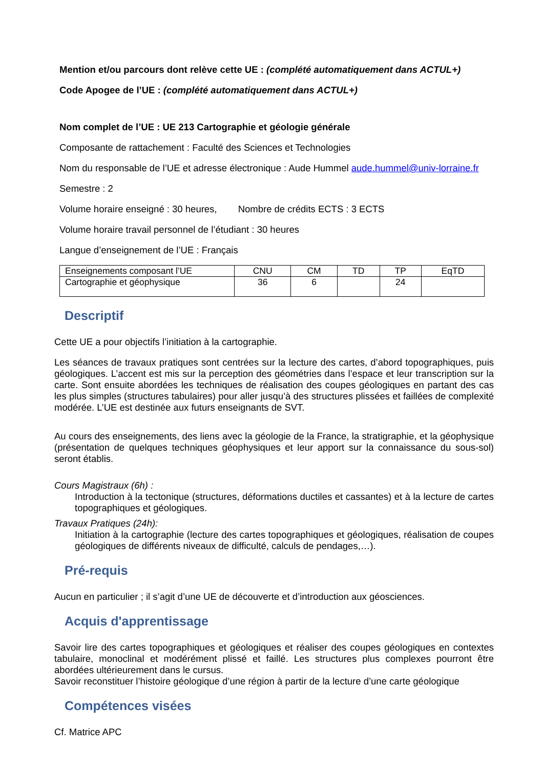Mention et/ou parcours dont relève cette UE : (complété automatiquement dans ACTUL+)
Code Apogee de l’UE : (complété automatiquement dans ACTUL+)
Nom complet de l’UE : UE 213 Cartographie et géologie générale
Composante de rattachement : Faculté des Sciences et Technologies
Nom du responsable de l’UE et adresse électronique : Aude Hummel aude.hummel@univ-lorraine.fr
Semestre : 2
Volume horaire enseigné : 30 heures, Nombre de crédits ECTS : 3 ECTS
Volume horaire travail personnel de l’étudiant : 30 heures
Langue d’enseignement de l’UE : Français
| Enseignements composant l’UE | CNU | CM | TD | TP | EqTD |
| Cartographie et géophysique | 36 | 6 | | 24 | |
Descriptif
Cette UE a pour objectifs l’initiation à la cartographie.
Les séances de travaux pratiques sont centrées sur la lecture des cartes, d’abord topographiques, puis géologiques. L’accent est mis sur la perception des géométries dans l’espace et leur transcription sur la carte. Sont ensuite abordées les techniques de réalisation des coupes géologiques en partant des cas les plus simples (structures tabulaires) pour aller jusqu’à des structures plissées et faillées de complexité modérée. L’UE est destinée aux futurs enseignants de SVT.
Au cours des enseignements, des liens avec la géologie de la France, la stratigraphie, et la géophysique (présentation de quelques techniques géophysiques et leur apport sur la connaissance du sous-sol) seront établis.
Cours Magistraux (6h) :
Introduction à la tectonique (structures, déformations ductiles et cassantes) et à la lecture de cartes topographiques et géologiques.
Travaux Pratiques (24h):
Initiation à la cartographie (lecture des cartes topographiques et géologiques, réalisation de coupes géologiques de différents niveaux de difficulté, calculs de pendages,…).
Pré-requis
Aucun en particulier ; il s’agit d’une UE de découverte et d’introduction aux géosciences.
Acquis d'apprentissage
Savoir lire des cartes topographiques et géologiques et réaliser des coupes géologiques en contextes tabulaire, monoclinal et modérément plissé et faillé. Les structures plus complexes pourront être abordées ultérieurement dans le cursus.
Savoir reconstituer l’histoire géologique d’une région à partir de la lecture d’une carte géologique
Compétences visées
Cf. Matrice APC